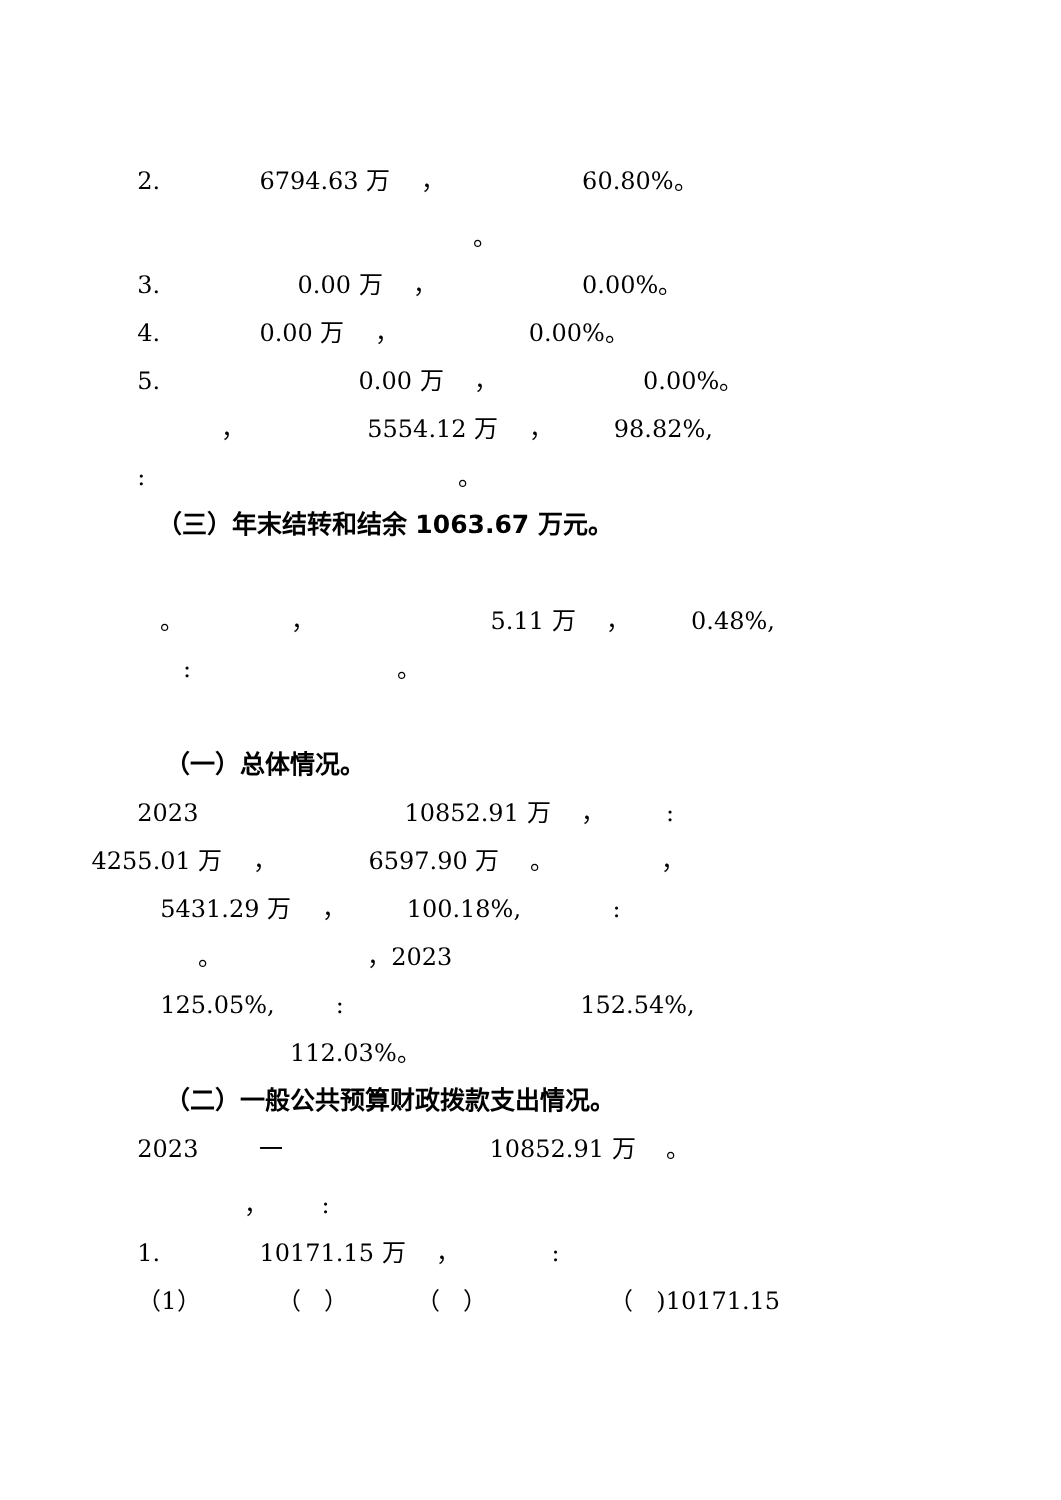2. 6794.63 万 ， 60.80%。
。
3. 0.00 万 ， 0.00%。
4. 0.00 万 ， 0.00%。
5. 0.00 万 ， 0.00%。
， 5554.12 万 ， 98.82%,
: 。
（三）年末结转和结余 1063.67 万元。
。 ， 5.11 万 ， 0.48%,
: 。
（一）总体情况。
2023 10852.91 万 ， :
4255.01 万 ， 6597.90 万 。 ，
5431.29 万 ， 100.18%, :
。 ，2023
125.05%, : 152.54%,
112.03%。
（二）一般公共预算财政拨款支出情况。
2023 一 10852.91 万 。
， :
1. 10171.15 万 ， :
（1） （ ） （ ） （ )10171.15